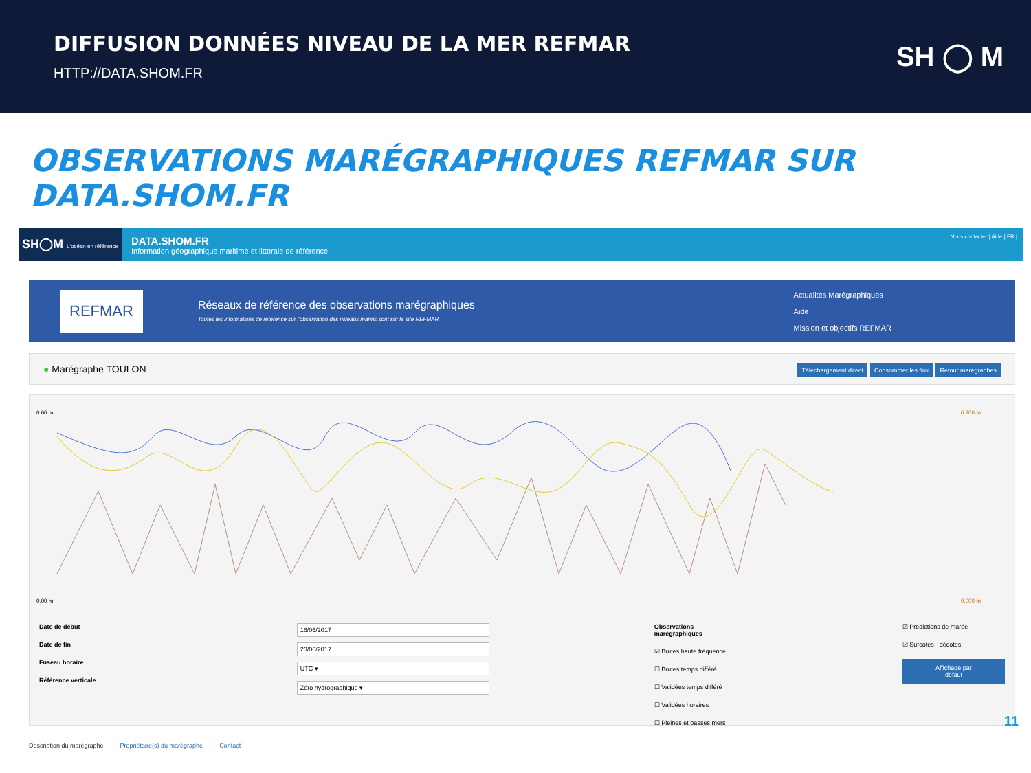DIFFUSION DONNÉES NIVEAU DE LA MER REFMAR
HTTP://DATA.SHOM.FR
SH ◯ M
OBSERVATIONS MARÉGRAPHIQUES REFMAR SUR DATA.SHOM.FR
SH◯M L'océan en référence
DATA.SHOM.FR
Information géographique maritime et littorale de référence
Nous contacter | Aide | FR |
REFMAR
Réseaux de référence des observations marégraphiques
Toutes les informations de référence sur l'observation des niveaux marins sont sur le site REFMAR
Actualités Marégraphiques
Aide
Mission et objectifs REFMAR
● Marégraphe TOULON Téléchargement direct Consommer les flux Retour marégraphes
0.60 m
0.00 m
0.200 m
0.000 m
Date de début
Date de fin
Fuseau horaire
Référence verticale
16/06/2017
20/06/2017
UTC ▾
Zéro hydrographique ▾
Observations marégraphiques
☑ Brutes haute fréquence
☐ Brutes temps différé
☐ Validées temps différé
☐ Validées horaires
☐ Pleines et basses mers
☑ Prédictions de marée
☑ Surcotes - décotes
Affichage par défaut
Description du marégraphe Propriétaire(s) du marégraphe Contact
11